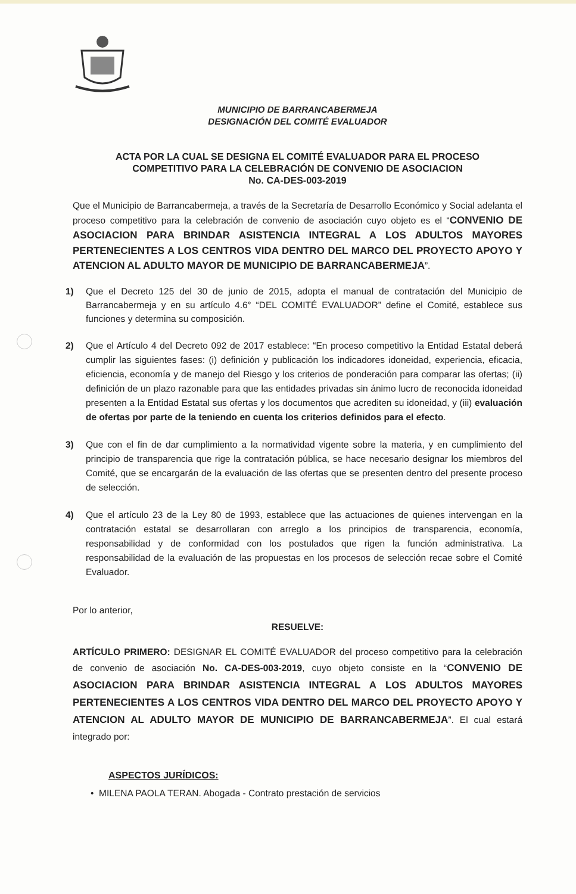MUNICIPIO DE BARRANCABERMEJA
DESIGNACIÓN DEL COMITÉ EVALUADOR
ACTA POR LA CUAL SE DESIGNA EL COMITÉ EVALUADOR PARA EL PROCESO
COMPETITIVO PARA LA CELEBRACIÓN DE CONVENIO DE ASOCIACION
No. CA-DES-003-2019
Que el Municipio de Barrancabermeja, a través de la Secretaría de Desarrollo Económico y Social adelanta el proceso competitivo para la celebración de convenio de asociación cuyo objeto es el “CONVENIO DE ASOCIACION PARA BRINDAR ASISTENCIA INTEGRAL A LOS ADULTOS MAYORES PERTENECIENTES A LOS CENTROS VIDA DENTRO DEL MARCO DEL PROYECTO APOYO Y ATENCION AL ADULTO MAYOR DE MUNICIPIO DE BARRANCABERMEJA”.
1) Que el Decreto 125 del 30 de junio de 2015, adopta el manual de contratación del Municipio de Barrancabermeja y en su artículo 4.6° “DEL COMITÉ EVALUADOR” define el Comité, establece sus funciones y determina su composición.
2)
Que el Artículo 4 del Decreto 092 de 2017 establece: “En proceso competitivo la Entidad Estatal deberá cumplir las siguientes fases: (i) definición y publicación los indicadores idoneidad, experiencia, eficacia, eficiencia, economía y de manejo del Riesgo y los criterios de ponderación para comparar las ofertas; (ii) definición de un plazo razonable para que las entidades privadas sin ánimo lucro de reconocida idoneidad presenten a la Entidad Estatal sus ofertas y los documentos que acrediten su idoneidad, y (iii) evaluación de ofertas por parte de la teniendo en cuenta los criterios definidos para el efecto.
3)
Que con el fin de dar cumplimiento a la normatividad vigente sobre la materia, y en cumplimiento del principio de transparencia que rige la contratación pública, se hace necesario designar los miembros del Comité, que se encargarán de la evaluación de las ofertas que se presenten dentro del presente proceso de selección.
4)
Que el artículo 23 de la Ley 80 de 1993, establece que las actuaciones de quienes intervengan en la contratación estatal se desarrollaran con arreglo a los principios de transparencia, economía, responsabilidad y de conformidad con los postulados que rigen la función administrativa. La responsabilidad de la evaluación de las propuestas en los procesos de selección recae sobre el Comité Evaluador.
Por lo anterior,
RESUELVE:
ARTÍCULO PRIMERO: DESIGNAR EL COMITÉ EVALUADOR del proceso competitivo para la celebración de convenio de asociación No. CA-DES-003-2019, cuyo objeto consiste en la “CONVENIO DE ASOCIACION PARA BRINDAR ASISTENCIA INTEGRAL A LOS ADULTOS MAYORES PERTENECIENTES A LOS CENTROS VIDA DENTRO DEL MARCO DEL PROYECTO APOYO Y ATENCION AL ADULTO MAYOR DE MUNICIPIO DE BARRANCABERMEJA”. El cual estará integrado por:
ASPECTOS JURÍDICOS:
• MILENA PAOLA TERAN. Abogada - Contrato prestación de servicios